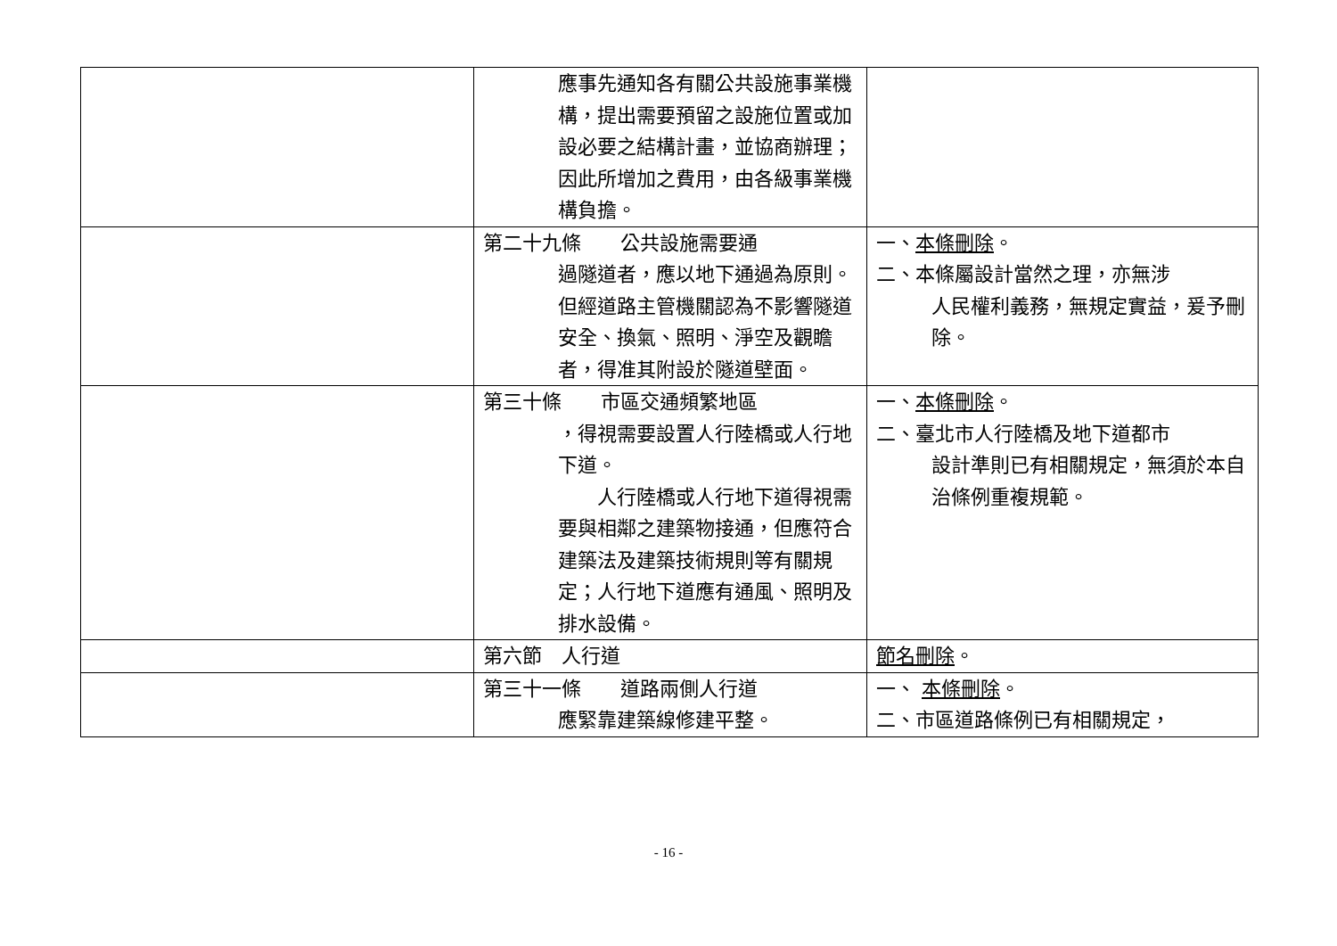| | 應事先通知各有關公共設施事業機構，提出需要預留之設施位置或加設必要之結構計畫，並協商辦理；因此所增加之費用，由各級事業機構負擔。 | |
| | 第二十九條 公共設施需要通 過隧道者，應以地下通過為原則。但經道路主管機關認為不影響隧道安全、換氣、照明、淨空及觀瞻者，得准其附設於隧道壁面。 | 一、 本條刪除 。 二、本條屬設計當然之理，亦無涉 人民權利義務，無規定實益，爰予刪除。 |
| | 第三十條 市區交通頻繁地區 ，得視需要設置人行陸橋或人行地下道。 人行陸橋或人行地下道得視需要與相鄰之建築物接通，但應符合建築法及建築技術規則等有關規定；人行地下道應有通風、照明及排水設備。 | 一、 本條刪除 。 二、臺北市人行陸橋及地下道都市 設計準則已有相關規定，無須於本自治條例重複規範。 |
| | 第六節 人行道 | 節名刪除 。 |
| | 第三十一條 道路兩側人行道 應緊靠建築線修建平整。 | 一、 本條刪除 。 二、市區道路條例已有相關規定， |
- 16 -